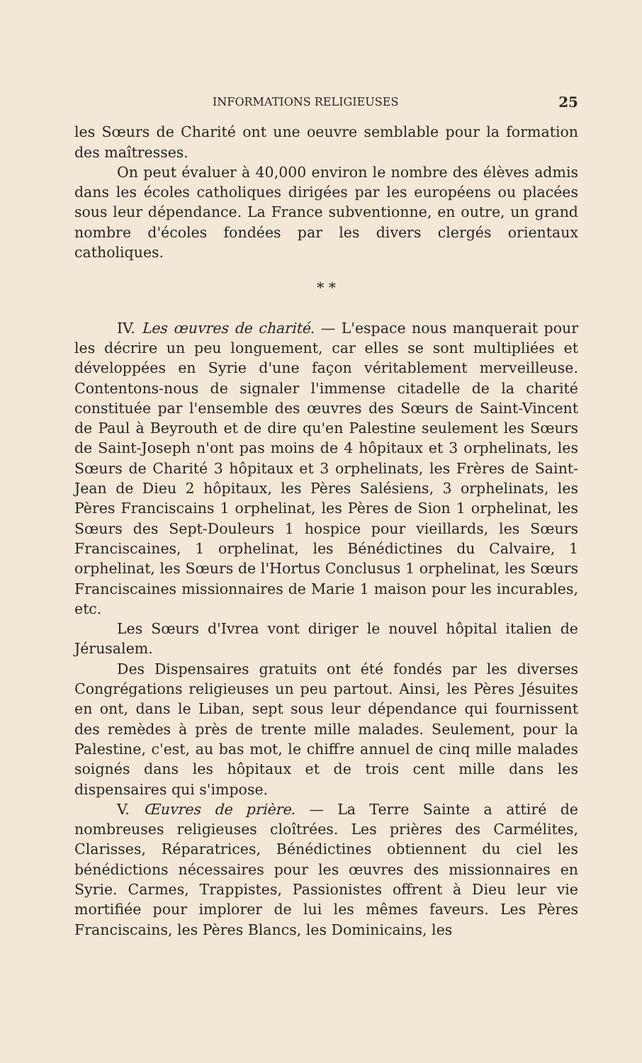INFORMATIONS RELIGIEUSES 25
les Sœurs de Charité ont une oeuvre semblable pour la formation des maîtresses.
On peut évaluer à 40,000 environ le nombre des élèves admis dans les écoles catholiques dirigées par les européens ou placées sous leur dépendance. La France subventionne, en outre, un grand nombre d'écoles fondées par les divers clergés orientaux catholiques.
* *
IV. Les œuvres de charité. — L'espace nous manquerait pour les décrire un peu longuement, car elles se sont multipliées et développées en Syrie d'une façon véritablement merveilleuse. Contentons-nous de signaler l'immense citadelle de la charité constituée par l'ensemble des œuvres des Sœurs de Saint-Vincent de Paul à Beyrouth et de dire qu'en Palestine seulement les Sœurs de Saint-Joseph n'ont pas moins de 4 hôpitaux et 3 orphelinats, les Sœurs de Charité 3 hôpitaux et 3 orphelinats, les Frères de Saint-Jean de Dieu 2 hôpitaux, les Pères Salésiens, 3 orphelinats, les Pères Franciscains 1 orphelinat, les Pères de Sion 1 orphelinat, les Sœurs des Sept-Douleurs 1 hospice pour vieillards, les Sœurs Franciscaines, 1 orphelinat, les Bénédictines du Calvaire, 1 orphelinat, les Sœurs de l'Hortus Conclusus 1 orphelinat, les Sœurs Franciscaines missionnaires de Marie 1 maison pour les incurables, etc.
Les Sœurs d'Ivrea vont diriger le nouvel hôpital italien de Jérusalem.
Des Dispensaires gratuits ont été fondés par les diverses Congrégations religieuses un peu partout. Ainsi, les Pères Jésuites en ont, dans le Liban, sept sous leur dépendance qui fournissent des remèdes à près de trente mille malades. Seulement, pour la Palestine, c'est, au bas mot, le chiffre annuel de cinq mille malades soignés dans les hôpitaux et de trois cent mille dans les dispensaires qui s'impose.
V. Œuvres de prière. — La Terre Sainte a attiré de nombreuses religieuses cloîtrées. Les prières des Carmélites, Clarisses, Réparatrices, Bénédictines obtiennent du ciel les bénédictions nécessaires pour les œuvres des missionnaires en Syrie. Carmes, Trappistes, Passionistes offrent à Dieu leur vie mortifiée pour implorer de lui les mêmes faveurs. Les Pères Franciscains, les Pères Blancs, les Dominicains, les